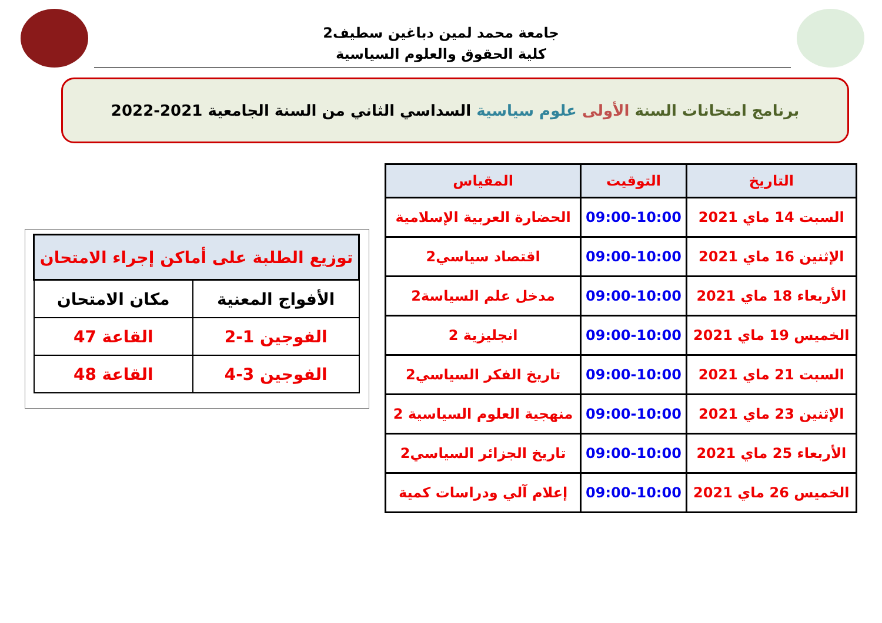جامعة محمد لمين دباغين سطيف2
كلية الحقوق والعلوم السياسية
برنامج امتحانات السنة الأولى علوم سياسية السداسي الثاني من السنة الجامعية 2021-2022
| التاريخ | التوقيت | المقياس |
| --- | --- | --- |
| السبت 14 ماي 2021 | 09:00-10:00 | الحضارة العربية الإسلامية |
| الإثنين 16 ماي 2021 | 09:00-10:00 | اقتصاد سياسي2 |
| الأربعاء 18 ماي 2021 | 09:00-10:00 | مدخل علم السياسة2 |
| الخميس 19 ماي 2021 | 09:00-10:00 | انجليزية 2 |
| السبت 21 ماي 2021 | 09:00-10:00 | تاريخ الفكر السياسي2 |
| الإثنين 23 ماي 2021 | 09:00-10:00 | منهجية العلوم السياسية 2 |
| الأربعاء 25 ماي 2021 | 09:00-10:00 | تاريخ الجزائر السياسي2 |
| الخميس 26 ماي 2021 | 09:00-10:00 | إعلام آلي ودراسات كمية |
| توزيع الطلبة على أماكن إجراء الامتحان | |
| --- | --- |
| الأفواج المعنية | مكان الامتحان |
| الفوجين 1-2 | القاعة 47 |
| الفوجين 3-4 | القاعة 48 |